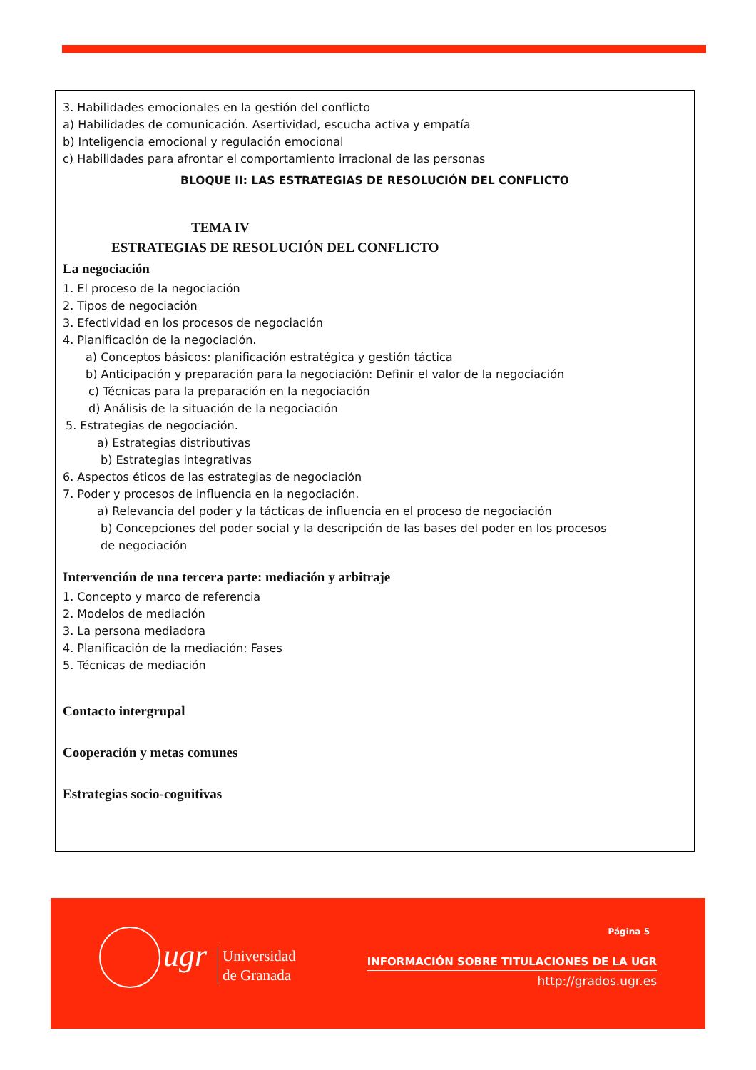3. Habilidades emocionales en la gestión del conflicto
a) Habilidades de comunicación. Asertividad, escucha activa y empatía
b) Inteligencia emocional y regulación emocional
c) Habilidades para afrontar el comportamiento irracional de las personas
BLOQUE II: LAS ESTRATEGIAS DE RESOLUCIÓN DEL CONFLICTO
TEMA IV
ESTRATEGIAS DE RESOLUCIÓN DEL CONFLICTO
La negociación
1. El proceso de la negociación
2. Tipos de negociación
3. Efectividad en los procesos de negociación
4. Planificación de la negociación.
a) Conceptos básicos: planificación estratégica y gestión táctica
b) Anticipación y preparación para la negociación: Definir el valor de la negociación
c) Técnicas para la preparación en la negociación
d) Análisis de la situación de la negociación
5. Estrategias de negociación.
a) Estrategias distributivas
b) Estrategias integrativas
6. Aspectos éticos de las estrategias de negociación
7. Poder y procesos de influencia en la negociación.
a) Relevancia del poder y la tácticas de influencia en el proceso de negociación
b) Concepciones del poder social y la descripción de las bases del poder en los procesos
de negociación
Intervención de una tercera parte: mediación y arbitraje
1. Concepto y marco de referencia
2. Modelos de mediación
3. La persona mediadora
4. Planificación de la mediación: Fases
5. Técnicas de mediación
Contacto intergrupal
Cooperación y metas comunes
Estrategias socio-cognitivas
ugr
Universidad
de Granada
Página 5
INFORMACIÓN SOBRE TITULACIONES DE LA UGR
http://grados.ugr.es